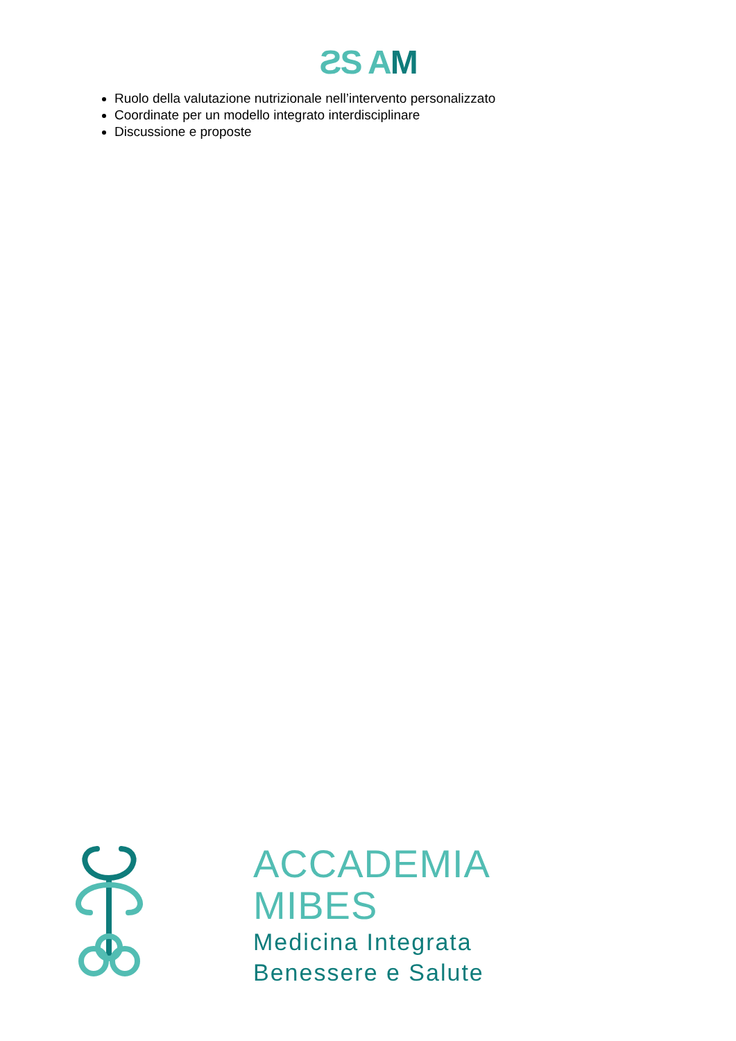ƧS A M
Ruolo della valutazione nutrizionale nell’intervento personalizzato
Coordinate per un modello integrato interdisciplinare
Discussione e proposte
ACCADEMIA
MIBES
Medicina Integrata
Benessere e Salute